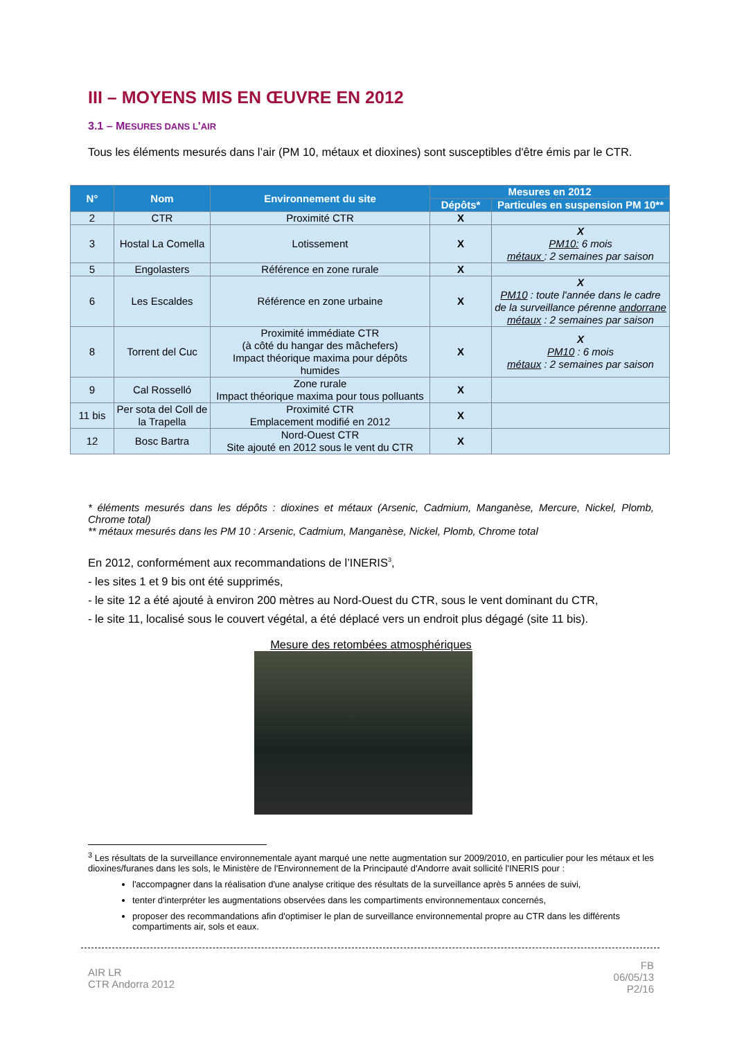III – MOYENS MIS EN ŒUVRE EN 2012
3.1 – MESURES DANS L'AIR
Tous les éléments mesurés dans l’air (PM 10, métaux et dioxines) sont susceptibles d'être émis par le CTR.
| N° | Nom | Environnement du site | Mesures en 2012 | |
| --- | --- | --- | --- | --- |
| | | | Dépôts* | Particules en suspension PM 10** |
| 2 | CTR | Proximité CTR | X | |
| 3 | Hostal La Comella | Lotissement | X | X PM10: 6 mois métaux : 2 semaines par saison |
| 5 | Engolasters | Référence en zone rurale | X | |
| 6 | Les Escaldes | Référence en zone urbaine | X | X PM10 : toute l'année dans le cadre de la surveillance pérenne andorrane métaux : 2 semaines par saison |
| 8 | Torrent del Cuc | Proximité immédiate CTR (à côté du hangar des mâchefers) Impact théorique maxima pour dépôts humides | X | X PM10 : 6 mois métaux : 2 semaines par saison |
| 9 | Cal Rosselló | Zone rurale Impact théorique maxima pour tous polluants | X | |
| 11 bis | Per sota del Coll de la Trapella | Proximité CTR Emplacement modifié en 2012 | X | |
| 12 | Bosc Bartra | Nord-Ouest CTR Site ajouté en 2012 sous le vent du CTR | X | |
* éléments mesurés dans les dépôts : dioxines et métaux (Arsenic, Cadmium, Manganèse, Mercure, Nickel, Plomb, Chrome total)
** métaux mesurés dans les PM 10 : Arsenic, Cadmium, Manganèse, Nickel, Plomb, Chrome total
En 2012, conformément aux recommandations de l’INERIS<sup>3</sup>,
- les sites 1 et 9 bis ont été supprimés,
- le site 12 a été ajouté à environ 200 mètres au Nord-Ouest du CTR, sous le vent dominant du CTR,
- le site 11, localisé sous le couvert végétal, a été déplacé vers un endroit plus dégagé (site 11 bis).
Mesure des retombées atmosphériques
<sup>3</sup> Les résultats de la surveillance environnementale ayant marqué une nette augmentation sur 2009/2010, en particulier pour les métaux et les dioxines/furanes dans les sols, le Ministère de l'Environnement de la Principauté d'Andorre avait sollicité l'INERIS pour :
l'accompagner dans la réalisation d'une analyse critique des résultats de la surveillance après 5 années de suivi,
tenter d'interpréter les augmentations observées dans les compartiments environnementaux concernés,
proposer des recommandations afin d'optimiser le plan de surveillance environnemental propre au CTR dans les différents compartiments air, sols et eaux.
AIR LR
CTR Andorra 2012
FB
06/05/13
P2/16